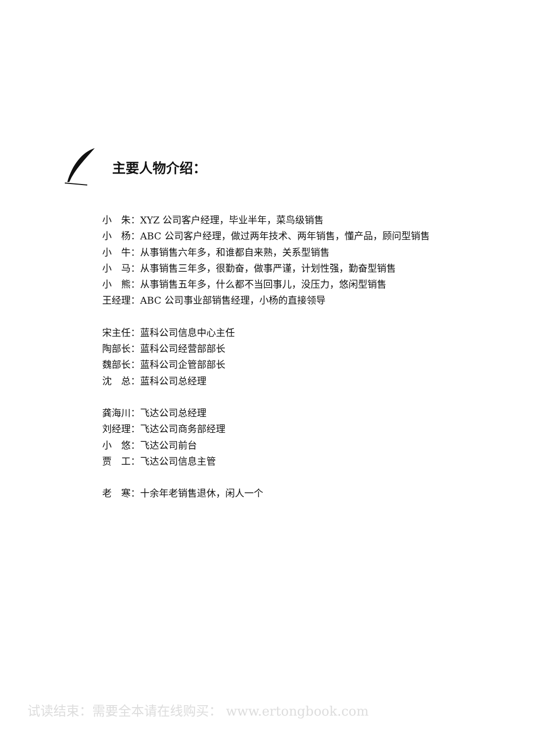主要人物介绍：
小　朱：XYZ 公司客户经理，毕业半年，菜鸟级销售
小　杨：ABC 公司客户经理，做过两年技术、两年销售，懂产品，顾问型销售
小　牛：从事销售六年多，和谁都自来熟，关系型销售
小　马：从事销售三年多，很勤奋，做事严谨，计划性强，勤奋型销售
小　熊：从事销售五年多，什么都不当回事儿，没压力，悠闲型销售
王经理：ABC 公司事业部销售经理，小杨的直接领导
宋主任：蓝科公司信息中心主任
陶部长：蓝科公司经营部部长
魏部长：蓝科公司企管部部长
沈　总：蓝科公司总经理
龚海川：飞达公司总经理
刘经理：飞达公司商务部经理
小　悠：飞达公司前台
贾　工：飞达公司信息主管
老　寒：十余年老销售退休，闲人一个
试读结束：需要全本请在线购买： www.ertongbook.com